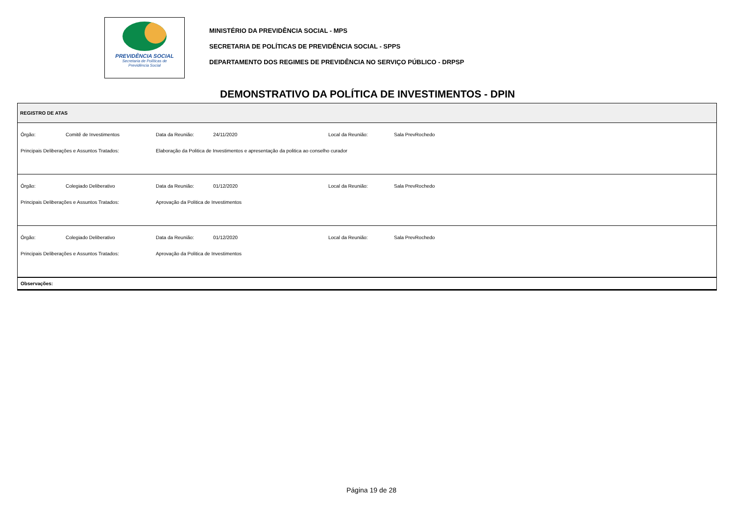PREVIDÊNCIA SOCIAL
Secretaria de Políticas de
Previdência Social
MINISTÉRIO DA PREVIDÊNCIA SOCIAL - MPS
SECRETARIA DE POLÍTICAS DE PREVIDÊNCIA SOCIAL - SPPS
DEPARTAMENTO DOS REGIMES DE PREVIDÊNCIA NO SERVIÇO PÚBLICO - DRPSP
DEMONSTRATIVO DA POLÍTICA DE INVESTIMENTOS - DPIN
REGISTRO DE ATAS
| Órgão: | Comitê de Investimentos | Data da Reunião: | 24/11/2020 | Local da Reunião: | Sala PrevRochedo |
| Principais Deliberações e Assuntos Tratados: | | Elaboração da Politica de Investimentos e apresentação da politica ao conselho curador | | | |
| Órgão: | Colegiado Deliberativo | Data da Reunião: | 01/12/2020 | Local da Reunião: | Sala PrevRochedo |
| Principais Deliberações e Assuntos Tratados: | | Aprovação da Politica de Investimentos | | | |
| Órgão: | Colegiado Deliberativo | Data da Reunião: | 01/12/2020 | Local da Reunião: | Sala PrevRochedo |
| Principais Deliberações e Assuntos Tratados: | | Aprovação da Politica de Investimentos | | | |
Observações:
Página 19 de 28